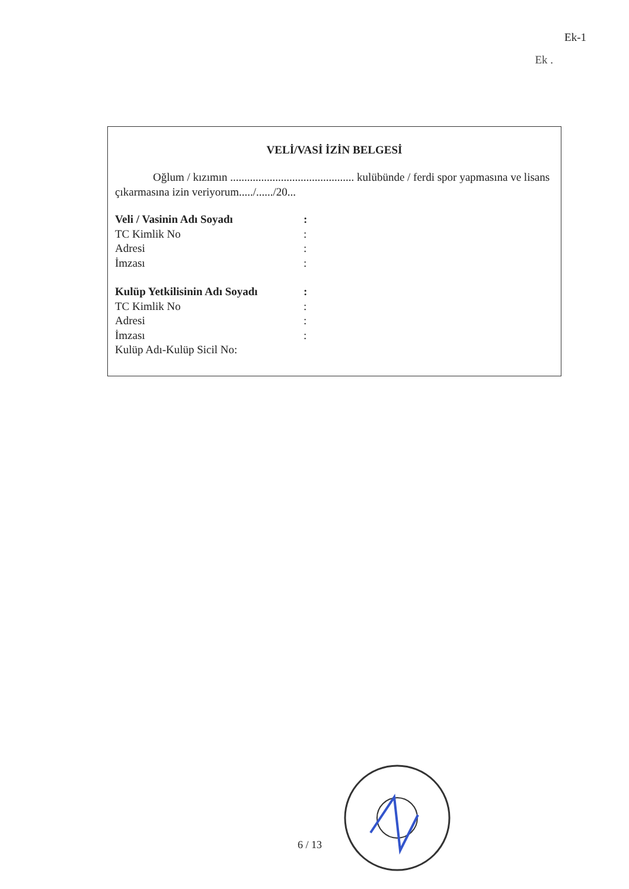Ek-1
Ek .
VELİ/VASİ İZİN BELGESİ
Oğlum / kızımın ............................................ kulübünde / ferdi spor yapmasına ve lisans çıkarmasına izin veriyorum...../....../20...
Veli / Vasinin Adı Soyadı:
TC Kimlik No:
Adresi:
İmzası:
Kulüp Yetkilisinin Adı Soyadı:
TC Kimlik No:
Adresi:
İmzası:
Kulüp Adı-Kulüp Sicil No:
6 / 13